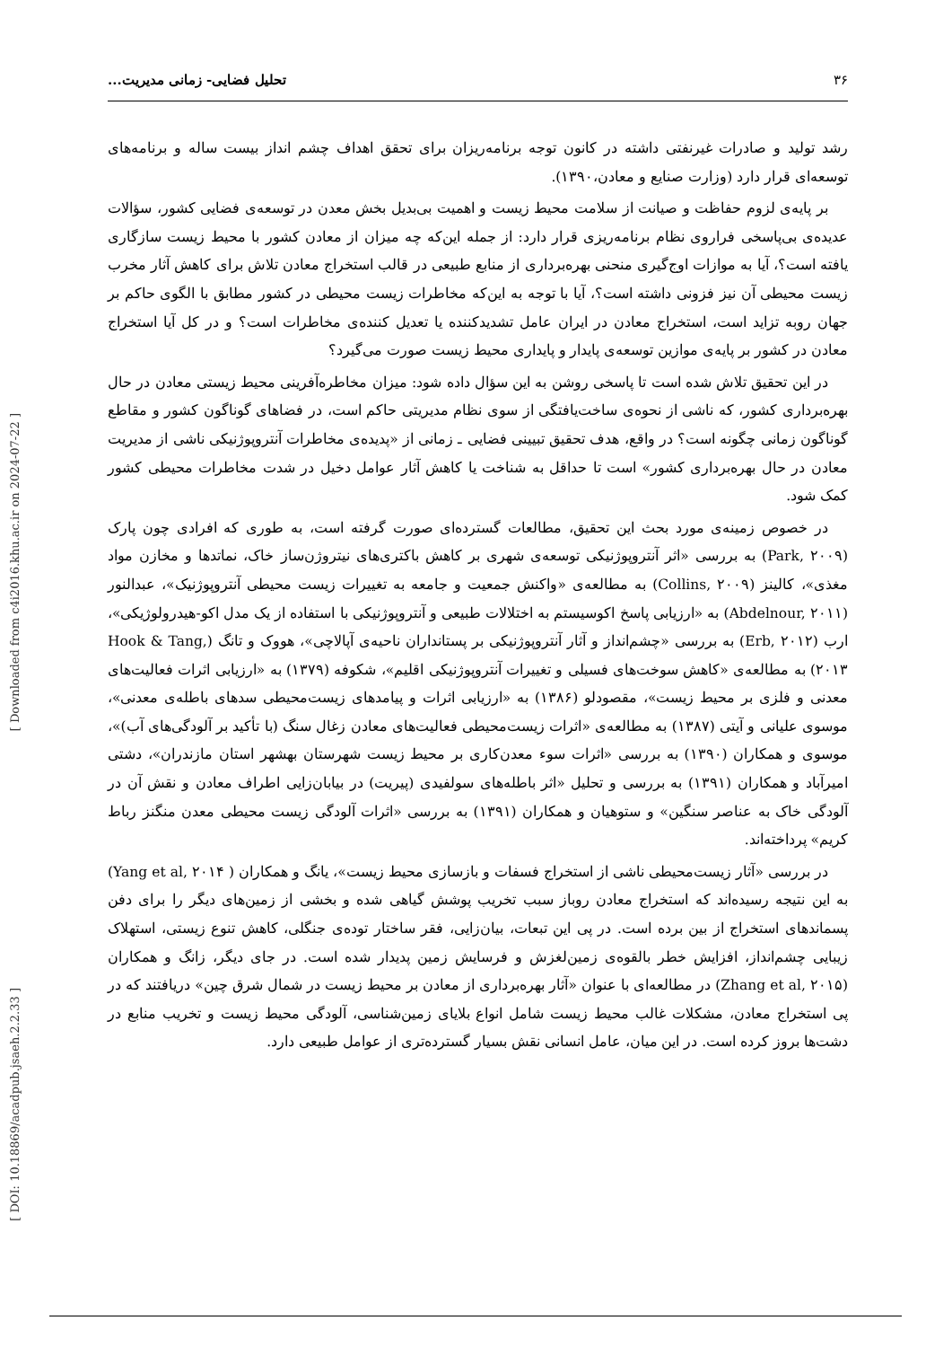۳۶ تحلیل فضایی- زمانی مدیریت...
رشد تولید و صادرات غیرنفتی داشته در کانون توجه برنامه‌ریزان برای تحقق اهداف چشم انداز بیست ساله و برنامه‌های توسعه‌ای قرار دارد (وزارت صنایع و معادن،۱۳۹۰).
بر پایه‌ی لزوم حفاظت و صیانت از سلامت محیط زیست و اهمیت بی‌بدیل بخش معدن در توسعه‌ی فضایی کشور، سؤالات عدیده‌ی بی‌پاسخی فراروی نظام برنامه‌ریزی قرار دارد: از جمله این‌که چه میزان از معادن کشور با محیط زیست سازگاری یافته است؟، آیا به موازات اوج‌گیری منحنی بهره‌برداری از منابع طبیعی در قالب استخراج معادن تلاش برای کاهش آثار مخرب زیست محیطی آن نیز فزونی داشته است؟، آیا با توجه به این‌که مخاطرات زیست محیطی در کشور مطابق با الگوی حاکم بر جهان روبه تزاید است، استخراج معادن در ایران عامل تشدیدکننده یا تعدیل کننده‌ی مخاطرات است؟ و در کل آیا استخراج معادن در کشور بر پایه‌ی موازین توسعه‌ی پایدار و پایداری محیط زیست صورت می‌گیرد؟
در این تحقیق تلاش شده است تا پاسخی روشن به این سؤال داده شود: میزان مخاطره‌آفرینی محیط زیستی معادن در حال بهره‌برداری کشور، که ناشی از نحوه‌ی ساخت‌یافتگی از سوی نظام مدیریتی حاکم است، در فضاهای گوناگون کشور و مقاطع گوناگون زمانی چگونه است؟ در واقع، هدف تحقیق تبیینی فضایی ـ زمانی از «پدیده‌ی مخاطرات آنتروپوژنیکی ناشی از مدیریت معادن در حال بهره‌برداری کشور» است تا حداقل به شناخت یا کاهش آثار عوامل دخیل در شدت مخاطرات محیطی کشور کمک شود.
در خصوص زمینه‌ی مورد بحث این تحقیق، مطالعات گسترده‌ای صورت گرفته است، به طوری که افرادی چون پارک (Park, ۲۰۰۹) به بررسی «اثر آنتروپوژنیکی توسعه‌ی شهری بر کاهش باکتری‌های نیتروژن‌ساز خاک، نماتدها و مخازن مواد مغذی»، کالینز (Collins, ۲۰۰۹) به مطالعه‌ی «واکنش جمعیت و جامعه به تغییرات زیست محیطی آنتروپوژنیک»، عبدالنور (Abdelnour, ۲۰۱۱) به «ارزیابی پاسخ اکوسیستم به اختلالات طبیعی و آنتروپوژنیکی با استفاده از یک مدل اکو-هیدرولوژیکی»، ارب (Erb, ۲۰۱۲) به بررسی «چشم‌انداز و آثار آنتروپوژنیکی بر پستانداران ناحیه‌ی آپالاچی»، هووک و تانگ (Hook & Tang, ۲۰۱۳) به مطالعه‌ی «کاهش سوخت‌های فسیلی و تغییرات آنتروپوژنیکی اقلیم»، شکوفه (۱۳۷۹) به «ارزیابی اثرات فعالیت‌های معدنی و فلزی بر محیط زیست»، مقصودلو (۱۳۸۶) به «ارزیابی اثرات و پیامدهای زیست‌محیطی سدهای باطله‌ی معدنی»، موسوی علیانی و آیتی (۱۳۸۷) به مطالعه‌ی «اثرات زیست‌محیطی فعالیت‌های معادن زغال سنگ (با تأکید بر آلودگی‌های آب)»، موسوی و همکاران (۱۳۹۰) به بررسی «اثرات سوء معدن‌کاری بر محیط زیست شهرستان بهشهر استان مازندران»، دشتی امیرآباد و همکاران (۱۳۹۱) به بررسی و تحلیل «اثر باطله‌های سولفیدی (پیریت) در بیابان‌زایی اطراف معادن و نقش آن در آلودگی خاک به عناصر سنگین» و ستوهیان و همکاران (۱۳۹۱) به بررسی «اثرات آلودگی زیست محیطی معدن منگنز رباط کریم» پرداخته‌اند.
در بررسی «آثار زیست‌محیطی ناشی از استخراج فسفات و بازسازی محیط زیست»، یانگ و همکاران ( Yang et al, ۲۰۱۴) به این نتیجه رسیده‌اند که استخراج معادن روباز سبب تخریب پوشش گیاهی شده و بخشی از زمین‌های دیگر را برای دفن پسماندهای استخراج از بین برده است. در پی این تبعات، بیان‌زایی، فقر ساختار توده‌ی جنگلی، کاهش تنوع زیستی، استهلاک زیبایی چشم‌انداز، افزایش خطر بالقوه‌ی زمین‌لغزش و فرسایش زمین پدیدار شده است. در جای دیگر، زانگ و همکاران (Zhang et al, ۲۰۱۵) در مطالعه‌ای با عنوان «آثار بهره‌برداری از معادن بر محیط زیست در شمال شرق چین» دریافتند که در پی استخراج معادن، مشکلات غالب محیط زیست شامل انواع بلایای زمین‌شناسی، آلودگی محیط زیست و تخریب منابع در دشت‌ها بروز کرده است. در این میان، عامل انسانی نقش بسیار گسترده‌تری از عوامل طبیعی دارد.
[ Downloaded from c4i2016.khu.ac.ir on 2024-07-22 ]
[ DOI: 10.18869/acadpub.jsaeh.2.2.33 ]